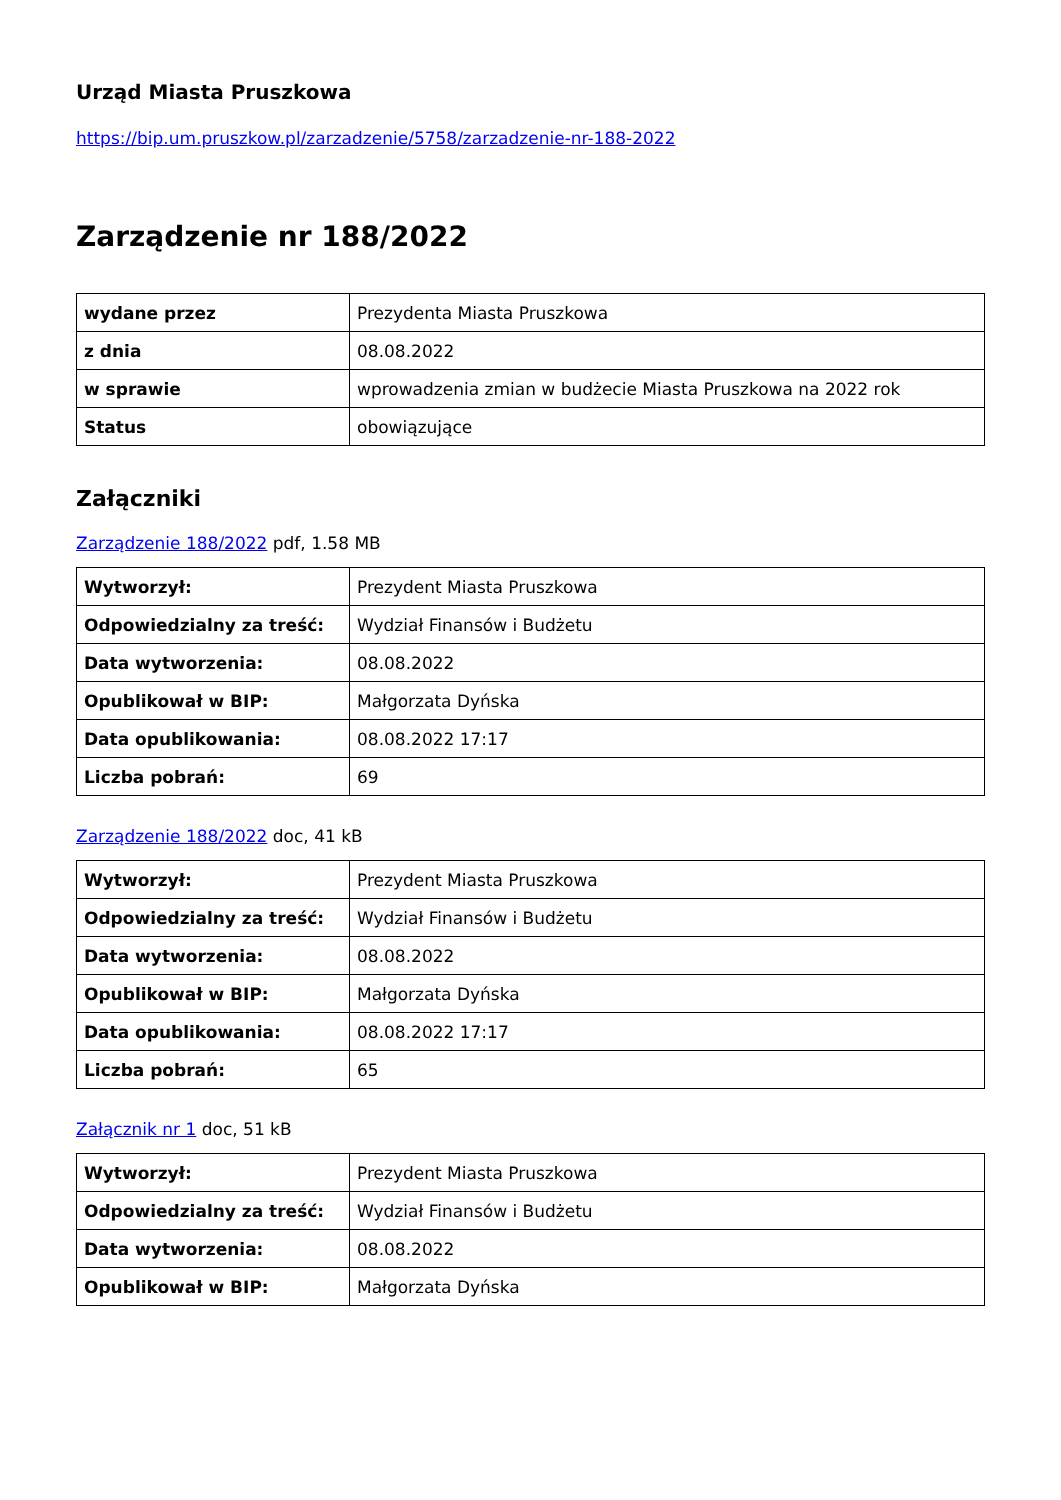Urząd Miasta Pruszkowa
https://bip.um.pruszkow.pl/zarzadzenie/5758/zarzadzenie-nr-188-2022
Zarządzenie nr 188/2022
| wydane przez | Prezydenta Miasta Pruszkowa |
| z dnia | 08.08.2022 |
| w sprawie | wprowadzenia zmian w budżecie Miasta Pruszkowa na 2022 rok |
| Status | obowiązujące |
Załączniki
Zarządzenie 188/2022 pdf, 1.58 MB
| Wytworzył: | Prezydent Miasta Pruszkowa |
| Odpowiedzialny za treść: | Wydział Finansów i Budżetu |
| Data wytworzenia: | 08.08.2022 |
| Opublikował w BIP: | Małgorzata Dyńska |
| Data opublikowania: | 08.08.2022 17:17 |
| Liczba pobrań: | 69 |
Zarządzenie 188/2022 doc, 41 kB
| Wytworzył: | Prezydent Miasta Pruszkowa |
| Odpowiedzialny za treść: | Wydział Finansów i Budżetu |
| Data wytworzenia: | 08.08.2022 |
| Opublikował w BIP: | Małgorzata Dyńska |
| Data opublikowania: | 08.08.2022 17:17 |
| Liczba pobrań: | 65 |
Załącznik nr 1 doc, 51 kB
| Wytworzył: | Prezydent Miasta Pruszkowa |
| Odpowiedzialny za treść: | Wydział Finansów i Budżetu |
| Data wytworzenia: | 08.08.2022 |
| Opublikował w BIP: | Małgorzata Dyńska |